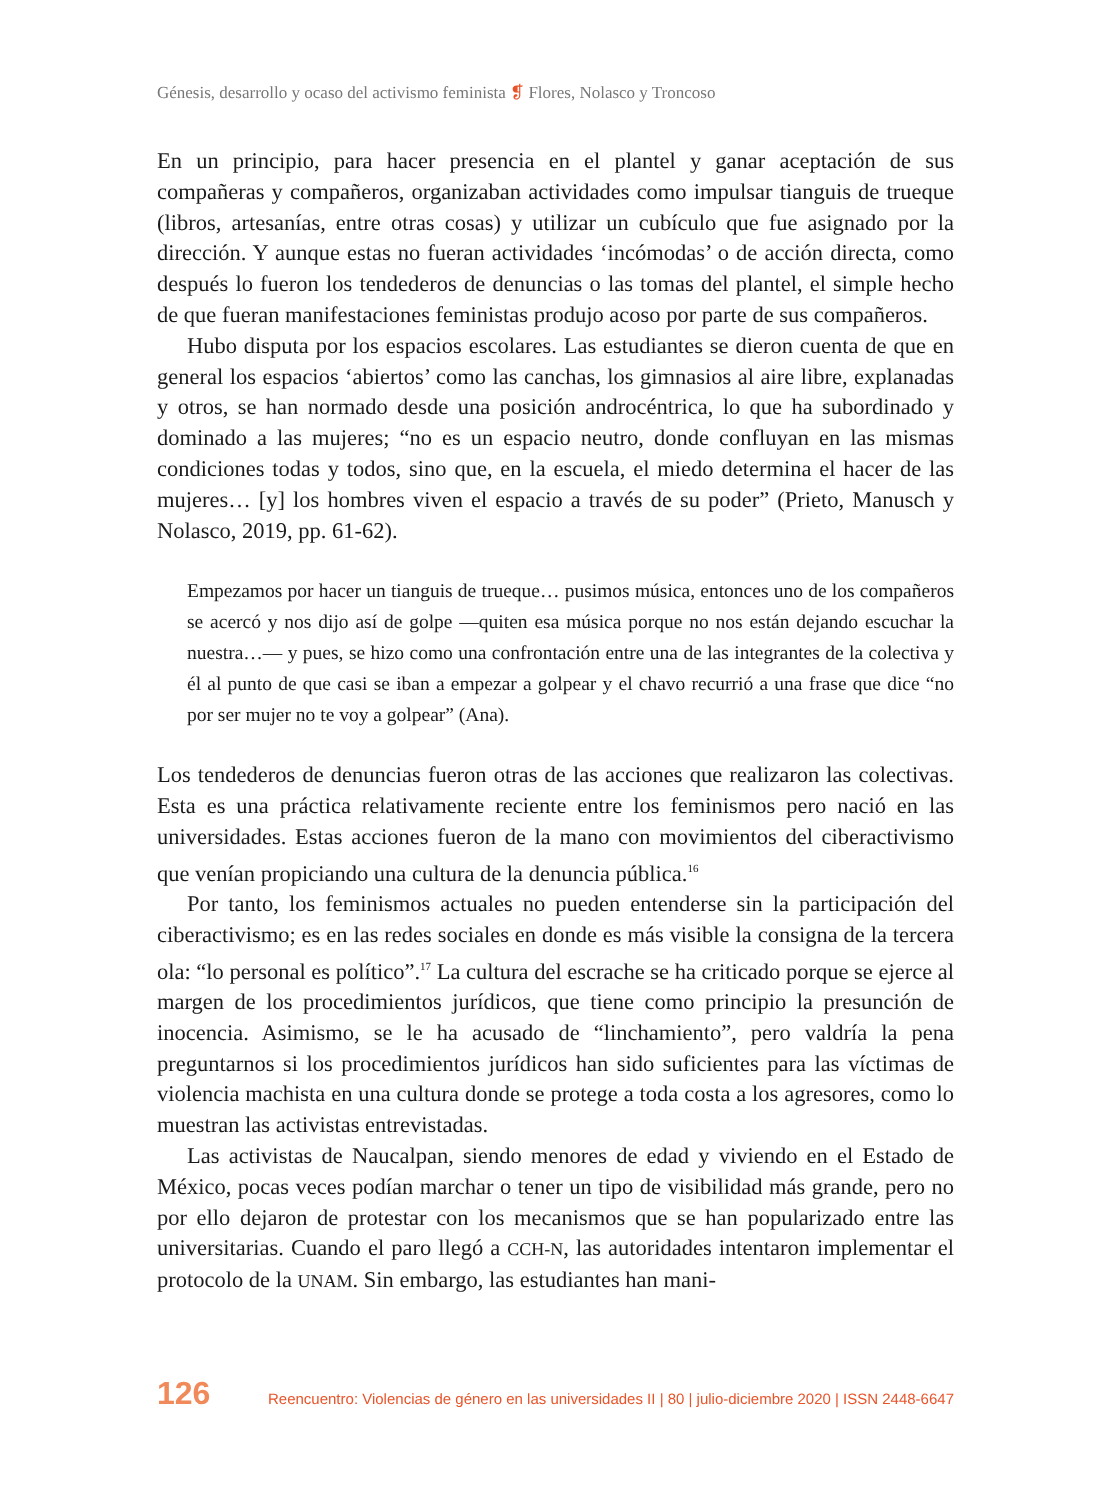Génesis, desarrollo y ocaso del activismo feminista ❡ Flores, Nolasco y Troncoso
En un principio, para hacer presencia en el plantel y ganar aceptación de sus compañeras y compañeros, organizaban actividades como impulsar tianguis de trueque (libros, artesanías, entre otras cosas) y utilizar un cubículo que fue asignado por la dirección. Y aunque estas no fueran actividades ‘incómodas’ o de acción directa, como después lo fueron los tendederos de denuncias o las tomas del plantel, el simple hecho de que fueran manifestaciones feministas produjo acoso por parte de sus compañeros.
Hubo disputa por los espacios escolares. Las estudiantes se dieron cuenta de que en general los espacios ‘abiertos’ como las canchas, los gimnasios al aire libre, explanadas y otros, se han normado desde una posición androcéntrica, lo que ha subordinado y dominado a las mujeres; “no es un espacio neutro, donde confluyan en las mismas condiciones todas y todos, sino que, en la escuela, el miedo determina el hacer de las mujeres… [y] los hombres viven el espacio a través de su poder” (Prieto, Manusch y Nolasco, 2019, pp. 61-62).
Empezamos por hacer un tianguis de trueque… pusimos música, entonces uno de los compañeros se acercó y nos dijo así de golpe —quiten esa música porque no nos están dejando escuchar la nuestra…— y pues, se hizo como una confrontación entre una de las integrantes de la colectiva y él al punto de que casi se iban a empezar a golpear y el chavo recurrió a una frase que dice “no por ser mujer no te voy a golpear” (Ana).
Los tendederos de denuncias fueron otras de las acciones que realizaron las colectivas. Esta es una práctica relativamente reciente entre los feminismos pero nació en las universidades. Estas acciones fueron de la mano con movimientos del ciberactivismo que venían propiciando una cultura de la denuncia pública.<sup>16</sup>
Por tanto, los feminismos actuales no pueden entenderse sin la participación del ciberactivismo; es en las redes sociales en donde es más visible la consigna de la tercera ola: “lo personal es político”.<sup>17</sup> La cultura del escrache se ha criticado porque se ejerce al margen de los procedimientos jurídicos, que tiene como principio la presunción de inocencia. Asimismo, se le ha acusado de “linchamiento”, pero valdría la pena preguntarnos si los procedimientos jurídicos han sido suficientes para las víctimas de violencia machista en una cultura donde se protege a toda costa a los agresores, como lo muestran las activistas entrevistadas.
Las activistas de Naucalpan, siendo menores de edad y viviendo en el Estado de México, pocas veces podían marchar o tener un tipo de visibilidad más grande, pero no por ello dejaron de protestar con los mecanismos que se han popularizado entre las universitarias. Cuando el paro llegó a CCH-N, las autoridades intentaron implementar el protocolo de la UNAM. Sin embargo, las estudiantes han mani-
126 Reencuentro: Violencias de género en las universidades II | 80 | julio-diciembre 2020 | ISSN 2448-6647